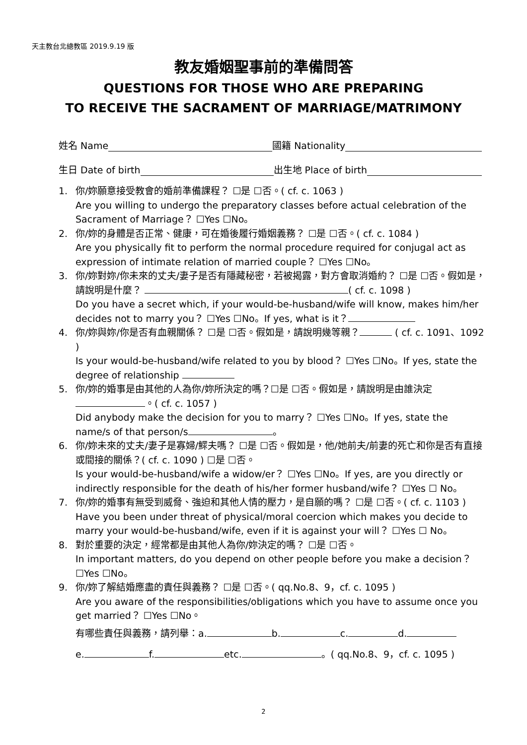天主教台北總教區 2019.9.19 版
教友婚姻聖事前的準備問答
QUESTIONS FOR THOSE WHO ARE PREPARING
TO RECEIVE THE SACRAMENT OF MARRIAGE/MATRIMONY
姓名 Name 國籍 Nationality
生日 Date of birth 出生地 Place of birth
1. 你/妳願意接受教會的婚前準備課程？ ☐是 ☐否。( cf. c. 1063 )
Are you willing to undergo the preparatory classes before actual celebration of the Sacrament of Marriage？ ☐Yes ☐No。
2. 你/妳的身體是否正常、健康，可在婚後履行婚姻義務？ ☐是 ☐否。( cf. c. 1084 )
Are you physically fit to perform the normal procedure required for conjugal act as expression of intimate relation of married couple？ ☐Yes ☐No。
3. 你/妳對妳/你未來的丈夫/妻子是否有隱藏秘密，若被揭露，對方會取消婚約？ ☐是 ☐否。假如是，請說明是什麼？ ( cf. c. 1098 )
Do you have a secret which, if your would-be-husband/wife will know, makes him/her decides not to marry you？ ☐Yes ☐No。If yes, what is it？
4. 你/妳與妳/你是否有血親關係？ ☐是 ☐否。假如是，請說明幾等親？ ( cf. c. 1091、1092 )
Is your would-be-husband/wife related to you by blood？ ☐Yes ☐No。If yes, state the degree of relationship
5. 你/妳的婚事是由其他的人為你/妳所決定的嗎？☐是 ☐否。假如是，請說明是由誰決定 。( cf. c. 1057 )
Did anybody make the decision for you to marry？ ☐Yes ☐No。If yes, state the name/s of that person/s 。
6. 你/妳未來的丈夫/妻子是寡婦/鰥夫嗎？ ☐是 ☐否。假如是，他/她前夫/前妻的死亡和你是否有直接或間接的關係？( cf. c. 1090 ) ☐是 ☐否。
Is your would-be-husband/wife a widow/er？ ☐Yes ☐No。If yes, are you directly or indirectly responsible for the death of his/her former husband/wife？ ☐Yes ☐ No。
7. 你/妳的婚事有無受到威脅、強迫和其他人情的壓力，是自願的嗎？ ☐是 ☐否。( cf. c. 1103 )
Have you been under threat of physical/moral coercion which makes you decide to marry your would-be-husband/wife, even if it is against your will？ ☐Yes ☐ No。
8. 對於重要的決定，經常都是由其他人為你/妳決定的嗎？ ☐是 ☐否。
In important matters, do you depend on other people before you make a decision？ ☐Yes ☐No。
9. 你/妳了解結婚應盡的責任與義務？ ☐是 ☐否。( qq.No.8、9，cf. c. 1095 )
Are you aware of the responsibilities/obligations which you have to assume once you get married？ ☐Yes ☐No。
有哪些責任與義務，請列舉：a. b. c. d.
e. f. etc. 。( qq.No.8、9，cf. c. 1095 )
2